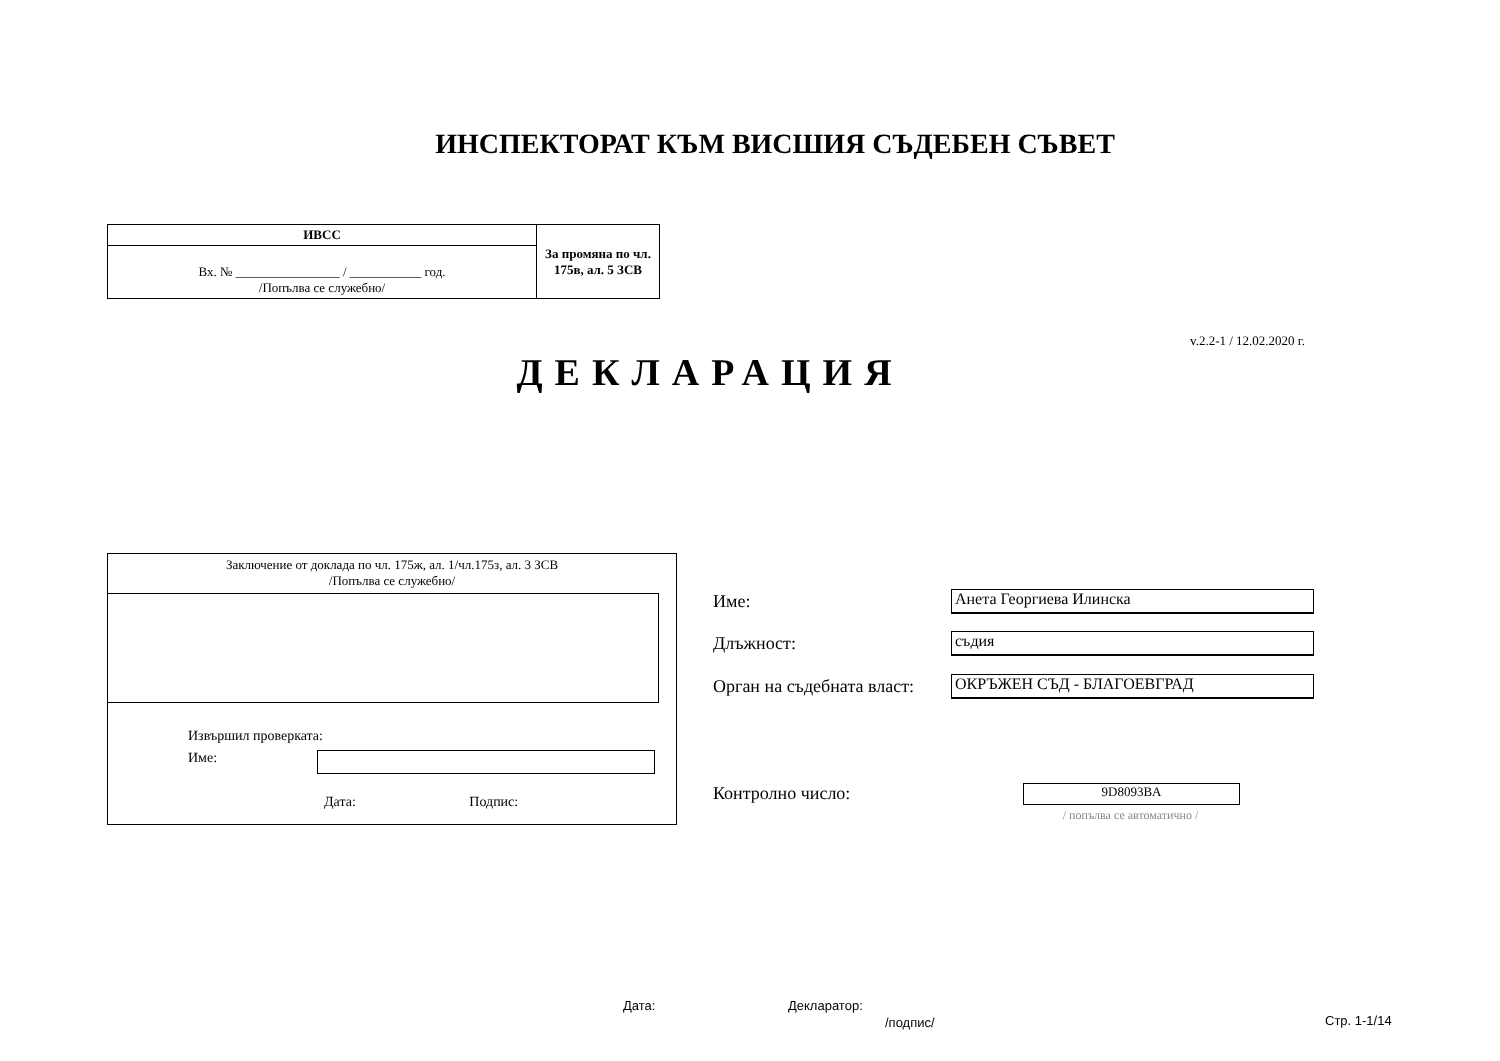ИНСПЕКТОРАТ КЪМ ВИСШИЯ СЪДЕБЕН СЪВЕТ
| ИВСС | За промяна по чл. 175в, ал. 5 ЗСВ |
| Вх. № ________________ / ___________ год. /Попълва се служебно/ | |
v.2.2-1 / 12.02.2020 г.
ДЕКЛАРАЦИЯ
Заключение от доклада по чл. 175ж, ал. 1/чл.175з, ал. 3 ЗСВ
/Попълва се служебно/
Извършил проверката:
Име:
Дата: Подпис:
Име: Анета Георгиева Илинска
Длъжност: съдия
Орган на съдебната власт: ОКРЪЖЕН СЪД - БЛАГОЕВГРАД
Контролно число: 9D8093BA
/ попълва се автоматично /
Дата: Декларатор:
/подпис/ Стр. 1-1/14